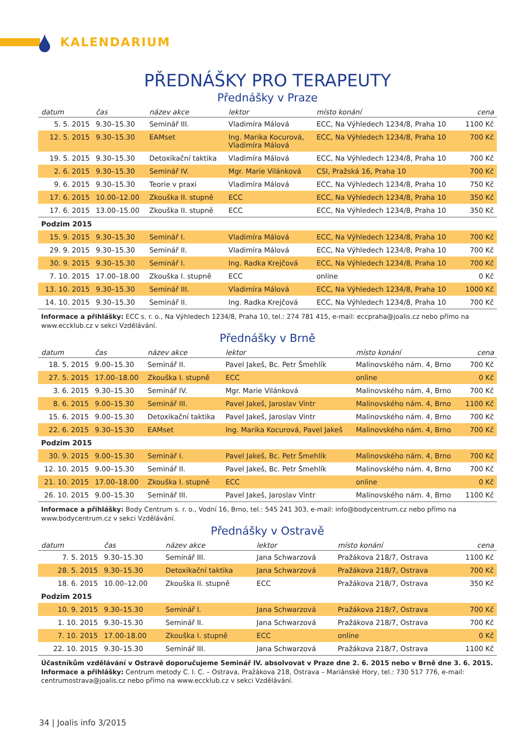KALENDARIUM
PŘEDNÁŠKY PRO TERAPEUTY
Přednášky v Praze
| datum | čas | název akce | lektor | místo konání | cena |
| --- | --- | --- | --- | --- | --- |
| 5. 5. 2015 | 9.30–15.30 | Seminář III. | Vladimíra Málová | ECC, Na Výhledech 1234/8, Praha 10 | 1100 Kč |
| 12. 5. 2015 | 9.30–15.30 | EAMset | Ing. Marika Kocurová, Vladimíra Málová | ECC, Na Výhledech 1234/8, Praha 10 | 700 Kč |
| 19. 5. 2015 | 9.30–15.30 | Detoxikační taktika | Vladimíra Málová | ECC, Na Výhledech 1234/8, Praha 10 | 700 Kč |
| 2. 6. 2015 | 9.30–15.30 | Seminář IV. | Mgr. Marie Vilánková | CSI, Pražská 16, Praha 10 | 700 Kč |
| 9. 6. 2015 | 9.30–15.30 | Teorie v praxi | Vladimíra Málová | ECC, Na Výhledech 1234/8, Praha 10 | 750 Kč |
| 17. 6. 2015 | 10.00–12.00 | Zkouška II. stupně | ECC | ECC, Na Výhledech 1234/8, Praha 10 | 350 Kč |
| 17. 6. 2015 | 13.00–15.00 | Zkouška II. stupně | ECC | ECC, Na Výhledech 1234/8, Praha 10 | 350 Kč |
| Podzim 2015 | | | | | |
| 15. 9. 2015 | 9.30–15.30 | Seminář I. | Vladimíra Málová | ECC, Na Výhledech 1234/8, Praha 10 | 700 Kč |
| 29. 9. 2015 | 9.30–15.30 | Seminář II. | Vladimíra Málová | ECC, Na Výhledech 1234/8, Praha 10 | 700 Kč |
| 30. 9. 2015 | 9.30–15.30 | Seminář I. | Ing. Radka Krejčová | ECC, Na Výhledech 1234/8, Praha 10 | 700 Kč |
| 7. 10. 2015 | 17.00–18.00 | Zkouška I. stupně | ECC | online | 0 Kč |
| 13. 10. 2015 | 9.30–15.30 | Seminář III. | Vladimíra Málová | ECC, Na Výhledech 1234/8, Praha 10 | 1000 Kč |
| 14. 10. 2015 | 9.30–15.30 | Seminář II. | Ing. Radka Krejčová | ECC, Na Výhledech 1234/8, Praha 10 | 700 Kč |
Informace a přihlášky: ECC s. r. o., Na Výhledech 1234/8, Praha 10, tel.: 274 781 415, e-mail: eccpraha@joalis.cz nebo přímo na www.eccklub.cz v sekci Vzdělávání.
Přednášky v Brně
| datum | čas | název akce | lektor | místo konání | cena |
| --- | --- | --- | --- | --- | --- |
| 18. 5. 2015 | 9.00–15.30 | Seminář II. | Pavel Jakeš, Bc. Petr Šmehlík | Malinovského nám. 4, Brno | 700 Kč |
| 27. 5. 2015 | 17.00–18.00 | Zkouška I. stupně | ECC | online | 0 Kč |
| 3. 6. 2015 | 9.30–15.30 | Seminář IV. | Mgr. Marie Vilánková | Malinovského nám. 4, Brno | 700 Kč |
| 8. 6. 2015 | 9.00–15.30 | Seminář III. | Pavel Jakeš, Jaroslav Vintr | Malinovského nám. 4, Brno | 1100 Kč |
| 15. 6. 2015 | 9.00–15.30 | Detoxikační taktika | Pavel Jakeš, Jaroslav Vintr | Malinovského nám. 4, Brno | 700 Kč |
| 22. 6. 2015 | 9.30–15.30 | EAMset | Ing. Marika Kocurová, Pavel Jakeš | Malinovského nám. 4, Brno | 700 Kč |
| Podzim 2015 | | | | | |
| 30. 9. 2015 | 9.00–15.30 | Seminář I. | Pavel Jakeš, Bc. Petr Šmehlík | Malinovského nám. 4, Brno | 700 Kč |
| 12. 10. 2015 | 9.00–15.30 | Seminář II. | Pavel Jakeš, Bc. Petr Šmehlík | Malinovského nám. 4, Brno | 700 Kč |
| 21. 10. 2015 | 17.00–18.00 | Zkouška I. stupně | ECC | online | 0 Kč |
| 26. 10. 2015 | 9.00–15.30 | Seminář III. | Pavel Jakeš, Jaroslav Vintr | Malinovského nám. 4, Brno | 1100 Kč |
Informace a přihlášky: Body Centrum s. r. o., Vodní 16, Brno, tel.: 545 241 303, e-mail: info@bodycentrum.cz nebo přímo na www.bodycentrum.cz v sekci Vzdělávání.
Přednášky v Ostravě
| datum | čas | název akce | lektor | místo konání | cena |
| --- | --- | --- | --- | --- | --- |
| 7. 5. 2015 | 9.30–15.30 | Seminář III. | Jana Schwarzová | Pražákova 218/7, Ostrava | 1100 Kč |
| 28. 5. 2015 | 9.30–15.30 | Detoxikační taktika | Jana Schwarzová | Pražákova 218/7, Ostrava | 700 Kč |
| 18. 6. 2015 | 10.00–12.00 | Zkouška II. stupně | ECC | Pražákova 218/7, Ostrava | 350 Kč |
| Podzim 2015 | | | | | |
| 10. 9. 2015 | 9.30–15.30 | Seminář I. | Jana Schwarzová | Pražákova 218/7, Ostrava | 700 Kč |
| 1. 10. 2015 | 9.30–15.30 | Seminář II. | Jana Schwarzová | Pražákova 218/7, Ostrava | 700 Kč |
| 7. 10. 2015 | 17.00-18.00 | Zkouška I. stupně | ECC | online | 0 Kč |
| 22. 10. 2015 | 9.30–15.30 | Seminář III. | Jana Schwarzová | Pražákova 218/7, Ostrava | 1100 Kč |
Účastníkům vzdělávání v Ostravě doporučujeme Seminář IV. absolvovat v Praze dne 2. 6. 2015 nebo v Brně dne 3. 6. 2015.
Informace a přihlášky: Centrum metody C. I. C. – Ostrava, Pražákova 218, Ostrava – Mariánské Hory, tel.: 730 517 776, e-mail: centrumostrava@joalis.cz nebo přímo na www.eccklub.cz v sekci Vzdělávání.
34 | Joalis info 3/2015